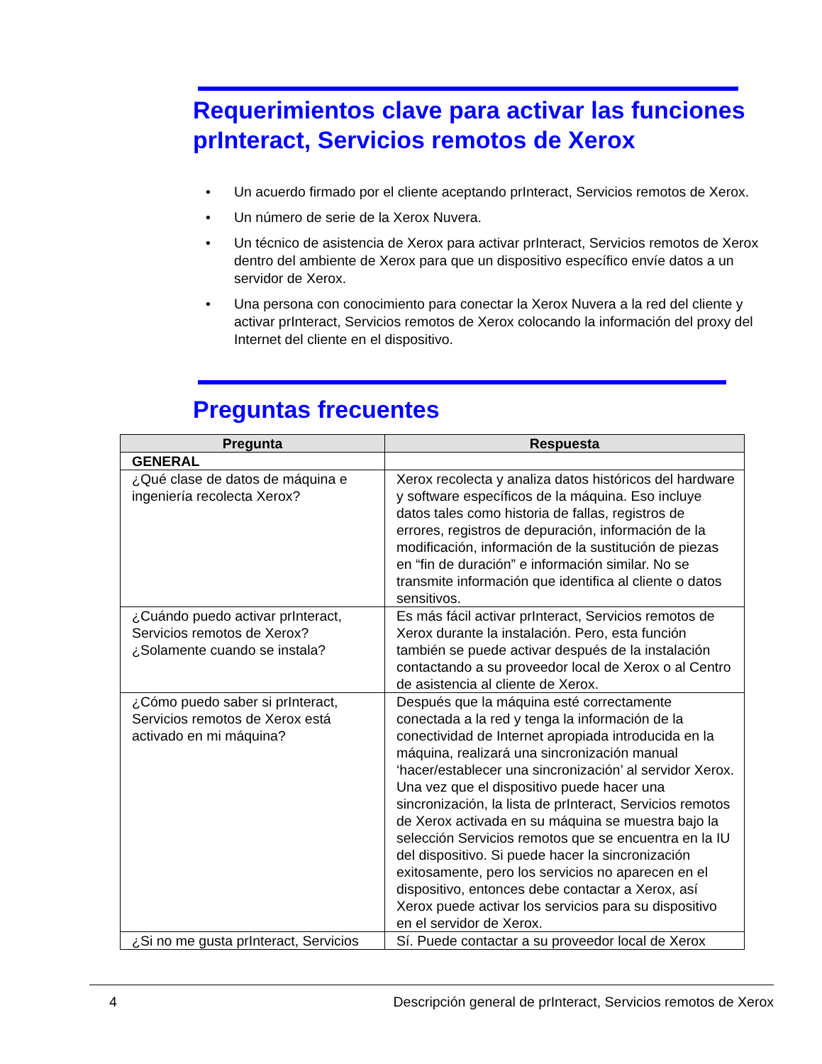Requerimientos clave para activar las funciones prInteract, Servicios remotos de Xerox
• Un acuerdo firmado por el cliente aceptando prInteract, Servicios remotos de Xerox.
• Un número de serie de la Xerox Nuvera.
• Un técnico de asistencia de Xerox para activar prInteract, Servicios remotos de Xerox dentro del ambiente de Xerox para que un dispositivo específico envíe datos a un servidor de Xerox.
• Una persona con conocimiento para conectar la Xerox Nuvera a la red del cliente y activar prInteract, Servicios remotos de Xerox colocando la información del proxy del Internet del cliente en el dispositivo.
Preguntas frecuentes
| Pregunta | Respuesta |
| --- | --- |
| GENERAL | |
| ¿Qué clase de datos de máquina e ingeniería recolecta Xerox? | Xerox recolecta y analiza datos históricos del hardware y software específicos de la máquina. Eso incluye datos tales como historia de fallas, registros de errores, registros de depuración, información de la modificación, información de la sustitución de piezas en “fin de duración” e información similar. No se transmite información que identifica al cliente o datos sensitivos. |
| ¿Cuándo puedo activar prInteract, Servicios remotos de Xerox? ¿Solamente cuando se instala? | Es más fácil activar prInteract, Servicios remotos de Xerox durante la instalación. Pero, esta función también se puede activar después de la instalación contactando a su proveedor local de Xerox o al Centro de asistencia al cliente de Xerox. |
| ¿Cómo puedo saber si prInteract, Servicios remotos de Xerox está activado en mi máquina? | Después que la máquina esté correctamente conectada a la red y tenga la información de la conectividad de Internet apropiada introducida en la máquina, realizará una sincronización manual ‘hacer/establecer una sincronización’ al servidor Xerox. Una vez que el dispositivo puede hacer una sincronización, la lista de prInteract, Servicios remotos de Xerox activada en su máquina se muestra bajo la selección Servicios remotos que se encuentra en la IU del dispositivo. Si puede hacer la sincronización exitosamente, pero los servicios no aparecen en el dispositivo, entonces debe contactar a Xerox, así Xerox puede activar los servicios para su dispositivo en el servidor de Xerox. |
| ¿Si no me gusta prInteract, Servicios | Sí. Puede contactar a su proveedor local de Xerox |
4 Descripción general de prInteract, Servicios remotos de Xerox